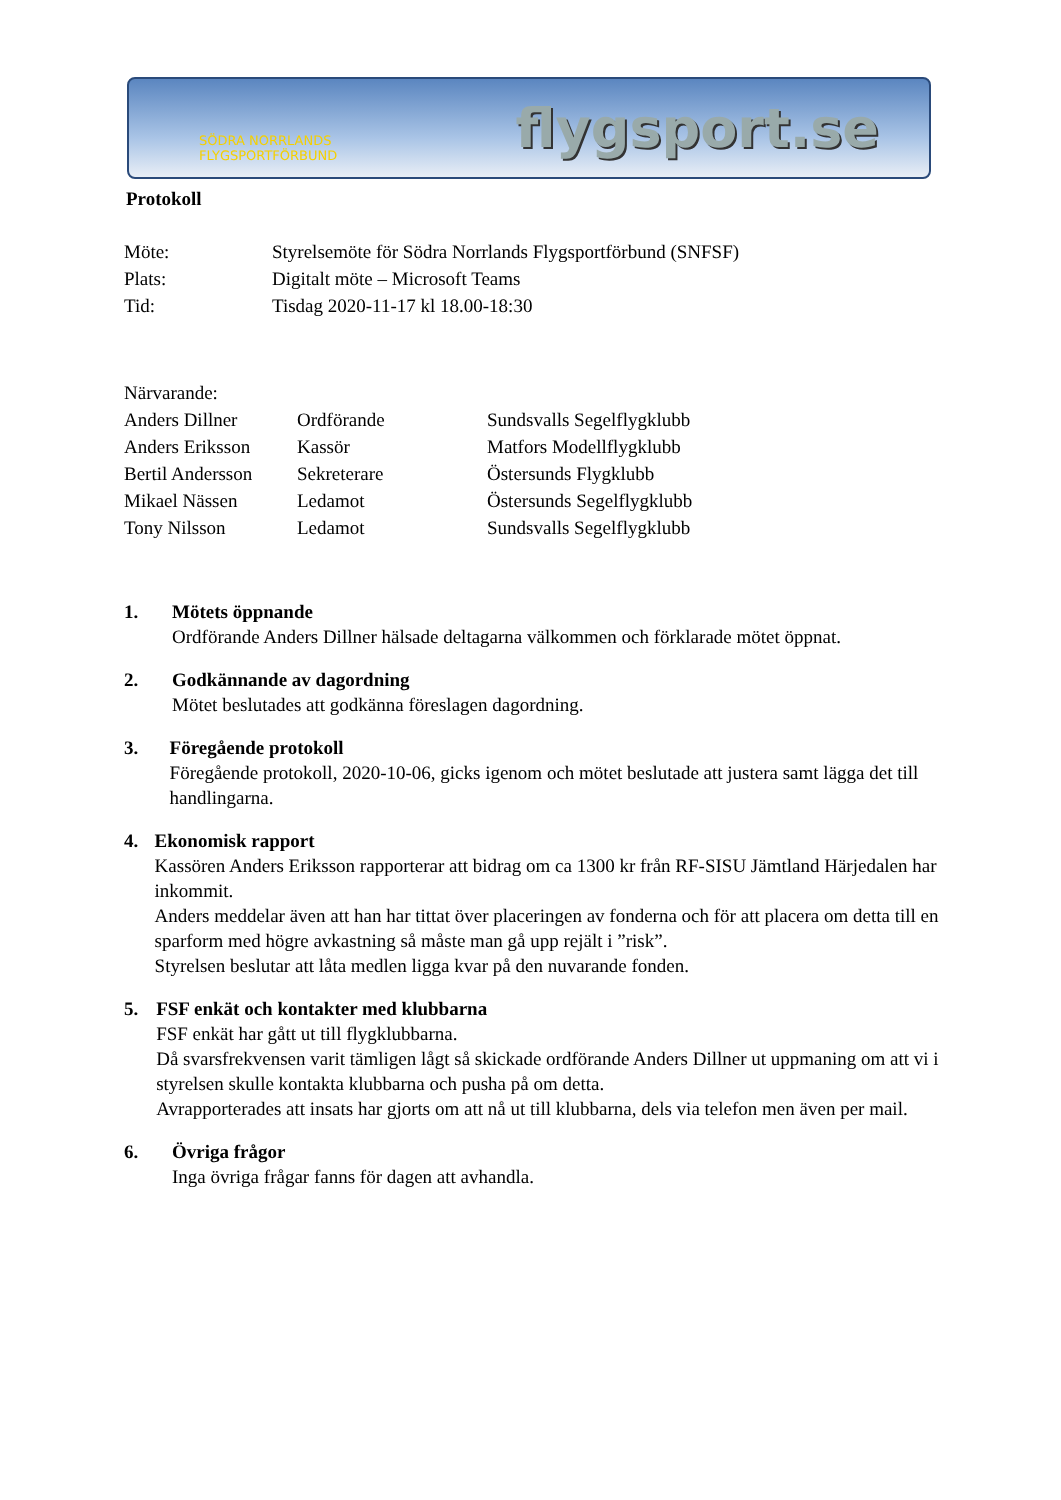SÖDRA NORRLANDS
FLYGSPORTFÖRBUND
flygsport.se
Protokoll
Möte: Styrelsemöte för Södra Norrlands Flygsportförbund (SNFSF)
Plats: Digitalt möte – Microsoft Teams
Tid: Tisdag 2020-11-17 kl 18.00-18:30
Närvarande:
Anders Dillner Ordförande Sundsvalls Segelflygklubb
Anders Eriksson Kassör Matfors Modellflygklubb
Bertil Andersson Sekreterare Östersunds Flygklubb
Mikael Nässen Ledamot Östersunds Segelflygklubb
Tony Nilsson Ledamot Sundsvalls Segelflygklubb
1. Mötets öppnande
Ordförande Anders Dillner hälsade deltagarna välkommen och förklarade mötet öppnat.
2. Godkännande av dagordning
Mötet beslutades att godkänna föreslagen dagordning.
3. Föregående protokoll
Föregående protokoll, 2020-10-06, gicks igenom och mötet beslutade att justera samt lägga det till handlingarna.
4. Ekonomisk rapport
Kassören Anders Eriksson rapporterar att bidrag om ca 1300 kr från RF-SISU Jämtland Härjedalen har inkommit.
Anders meddelar även att han har tittat över placeringen av fonderna och för att placera om detta till en sparform med högre avkastning så måste man gå upp rejält i ”risk”.
Styrelsen beslutar att låta medlen ligga kvar på den nuvarande fonden.
5. FSF enkät och kontakter med klubbarna
FSF enkät har gått ut till flygklubbarna.
Då svarsfrekvensen varit tämligen lågt så skickade ordförande Anders Dillner ut uppmaning om att vi i styrelsen skulle kontakta klubbarna och pusha på om detta.
Avrapporterades att insats har gjorts om att nå ut till klubbarna, dels via telefon men även per mail.
6. Övriga frågor
Inga övriga frågar fanns för dagen att avhandla.